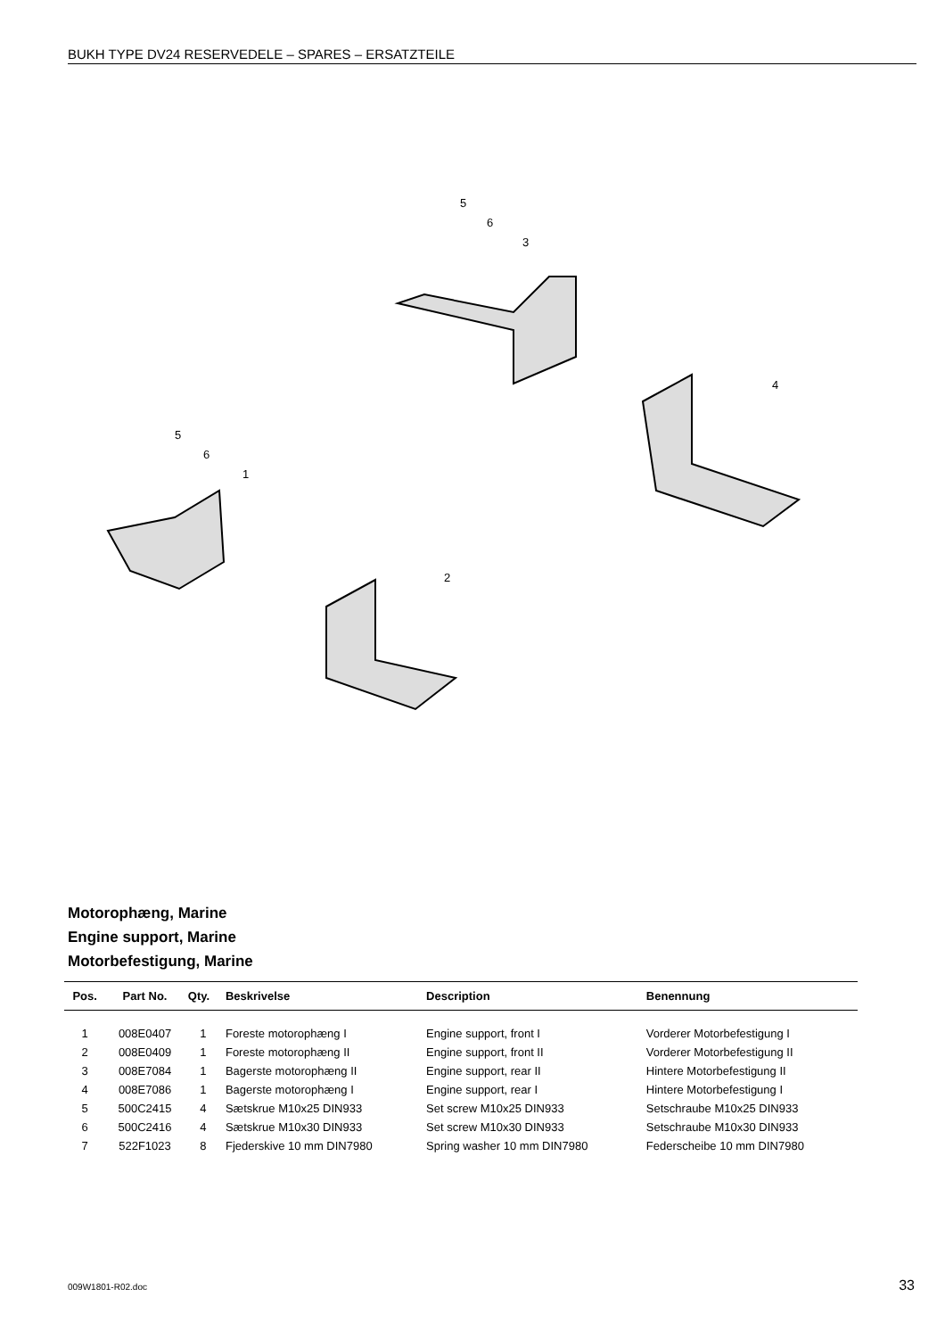BUKH TYPE DV24 RESERVEDELE – SPARES – ERSATZTEILE
5
6
3
4
5
6
1
2
Motorophæng, Marine
Engine support, Marine
Motorbefestigung, Marine
| Pos. | Part No. | Qty. | Beskrivelse | Description | Benennung |
| --- | --- | --- | --- | --- | --- |
| 1 | 008E0407 | 1 | Foreste motorophæng I | Engine support, front I | Vorderer Motorbefestigung I |
| 2 | 008E0409 | 1 | Foreste motorophæng II | Engine support, front II | Vorderer Motorbefestigung II |
| 3 | 008E7084 | 1 | Bagerste motorophæng II | Engine support, rear II | Hintere Motorbefestigung II |
| 4 | 008E7086 | 1 | Bagerste motorophæng I | Engine support, rear I | Hintere Motorbefestigung I |
| 5 | 500C2415 | 4 | Sætskrue M10x25 DIN933 | Set screw M10x25 DIN933 | Setschraube M10x25 DIN933 |
| 6 | 500C2416 | 4 | Sætskrue M10x30 DIN933 | Set screw M10x30 DIN933 | Setschraube M10x30 DIN933 |
| 7 | 522F1023 | 8 | Fjederskive 10 mm DIN7980 | Spring washer 10 mm DIN7980 | Federscheibe 10 mm DIN7980 |
009W1801-R02.doc 33